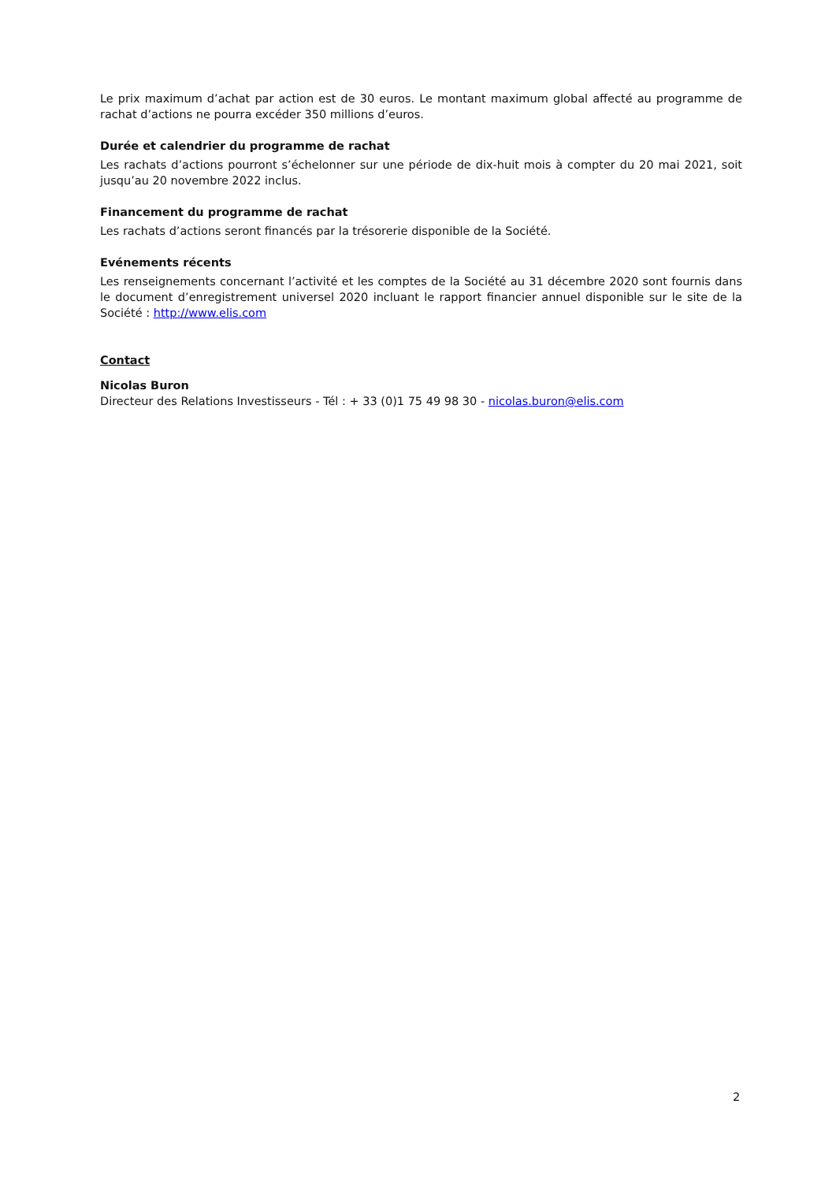Le prix maximum d’achat par action est de 30 euros. Le montant maximum global affecté au programme de rachat d’actions ne pourra excéder 350 millions d’euros.
Durée et calendrier du programme de rachat
Les rachats d’actions pourront s’échelonner sur une période de dix-huit mois à compter du 20 mai 2021, soit jusqu’au 20 novembre 2022 inclus.
Financement du programme de rachat
Les rachats d’actions seront financés par la trésorerie disponible de la Société.
Evénements récents
Les renseignements concernant l’activité et les comptes de la Société au 31 décembre 2020 sont fournis dans le document d’enregistrement universel 2020 incluant le rapport financier annuel disponible sur le site de la Société : http://www.elis.com
Contact
Nicolas Buron
Directeur des Relations Investisseurs - Tél : + 33 (0)1 75 49 98 30 - nicolas.buron@elis.com
2